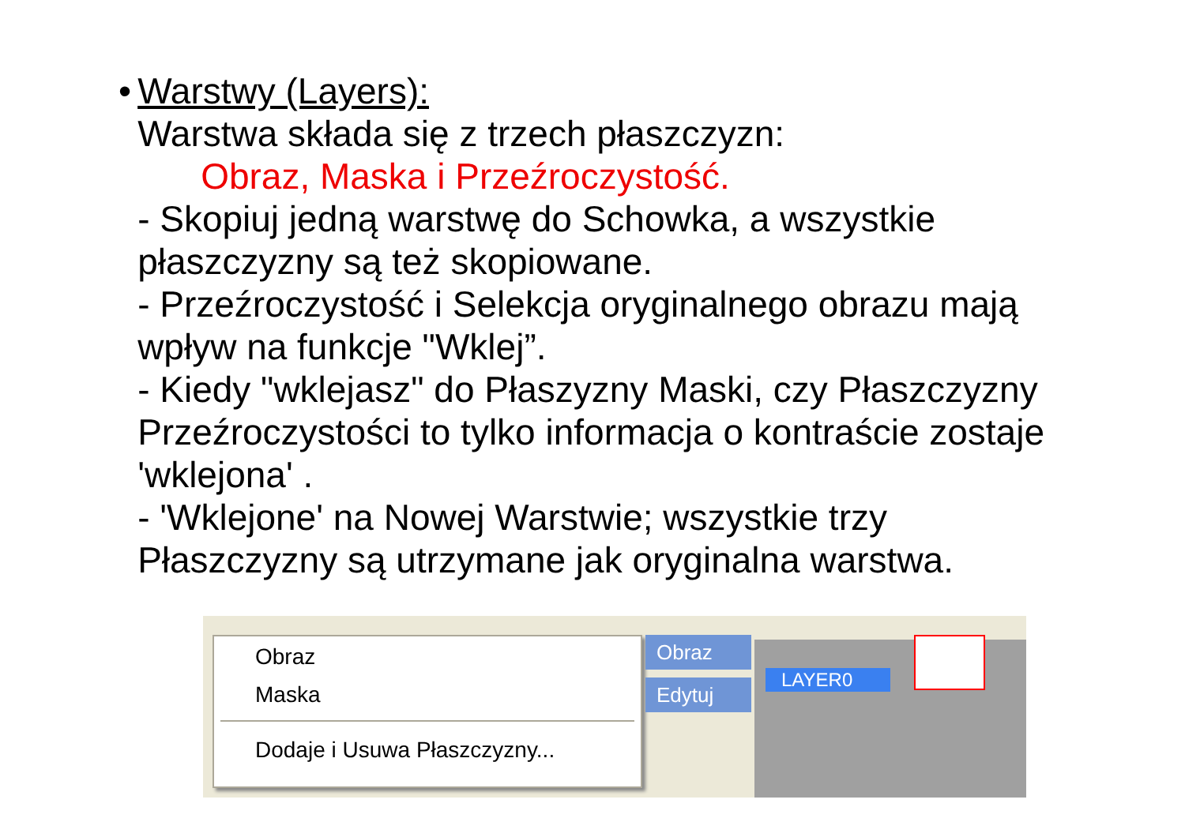• Warstwy (Layers):
Warstwa składa się z trzech płaszczyzn:
Obraz, Maska i Przeźroczystość.
- Skopiuj jedną warstwę do Schowka, a wszystkie płaszczyzny są też skopiowane.
- Przeźroczystość i Selekcja oryginalnego obrazu mają wpływ na funkcje "Wklej”.
- Kiedy "wklejasz" do Płaszyzny Maski, czy Płaszczyzny Przeźroczystości to tylko informacja o kontraście zostaje 'wklejona' .
- 'Wklejone' na Nowej Warstwie; wszystkie trzy Płaszczyzny są utrzymane jak oryginalna warstwa.
Obraz
Maska
Dodaje i Usuwa Płaszczyzny...
Obraz
Edytuj LAYER0